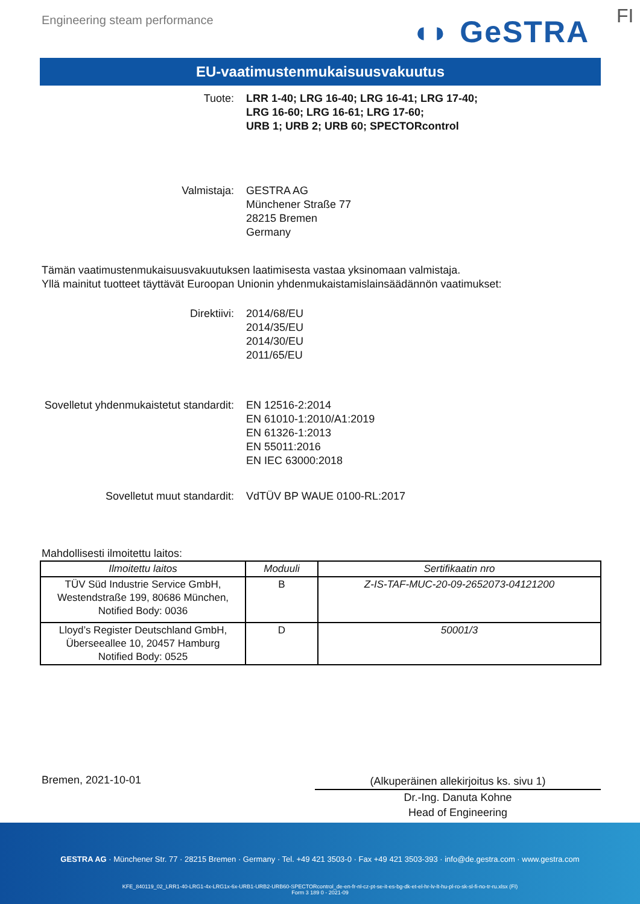Engineering steam performance ◖◗ GeSTRA FI
EU-vaatimustenmukaisuusvakuutus
Tuote: LRR 1-40; LRG 16-40; LRG 16-41; LRG 17-40;
LRG 16-60; LRG 16-61; LRG 17-60;
URB 1; URB 2; URB 60; SPECTORcontrol
Valmistaja: GESTRA AG
Münchener Straße 77
28215 Bremen
Germany
Tämän vaatimustenmukaisuusvakuutuksen laatimisesta vastaa yksinomaan valmistaja.
Yllä mainitut tuotteet täyttävät Euroopan Unionin yhdenmukaistamislainsäädännön vaatimukset:
Direktiivi: 2014/68/EU
2014/35/EU
2014/30/EU
2011/65/EU
Sovelletut yhdenmukaistetut standardit:
EN 12516-2:2014
EN 61010-1:2010/A1:2019
EN 61326-1:2013
EN 55011:2016
EN IEC 63000:2018
Sovelletut muut standardit: VdTÜV BP WAUE 0100-RL:2017
Mahdollisesti ilmoitettu laitos:
| Ilmoitettu laitos | Moduuli | Sertifikaatin nro |
| --- | --- | --- |
| TÜV Süd Industrie Service GmbH, Westendstraße 199, 80686 München, Notified Body: 0036 | B | Z-IS-TAF-MUC-20-09-2652073-04121200 |
| Lloyd’s Register Deutschland GmbH, Überseeallee 10, 20457 Hamburg Notified Body: 0525 | D | 50001/3 |
Bremen, 2021-10-01
(Alkuperäinen allekirjoitus ks. sivu 1)
Dr.-Ing. Danuta Kohne
Head of Engineering
GESTRA AG · Münchener Str. 77 · 28215 Bremen · Germany · Tel. +49 421 3503-0 · Fax +49 421 3503-393 · info@de.gestra.com · www.gestra.com
KFE_840119_02_LRR1-40-LRG1-4x-LRG1x-6x-URB1-URB2-URB60-SPECTORcontrol_de-en-fr-nl-cz-pt-se-it-es-bg-dk-et-el-hr-lv-lt-hu-pl-ro-sk-sl-fi-no-tr-ru.xlsx (FI)
Form 3 189 0 - 2021-09